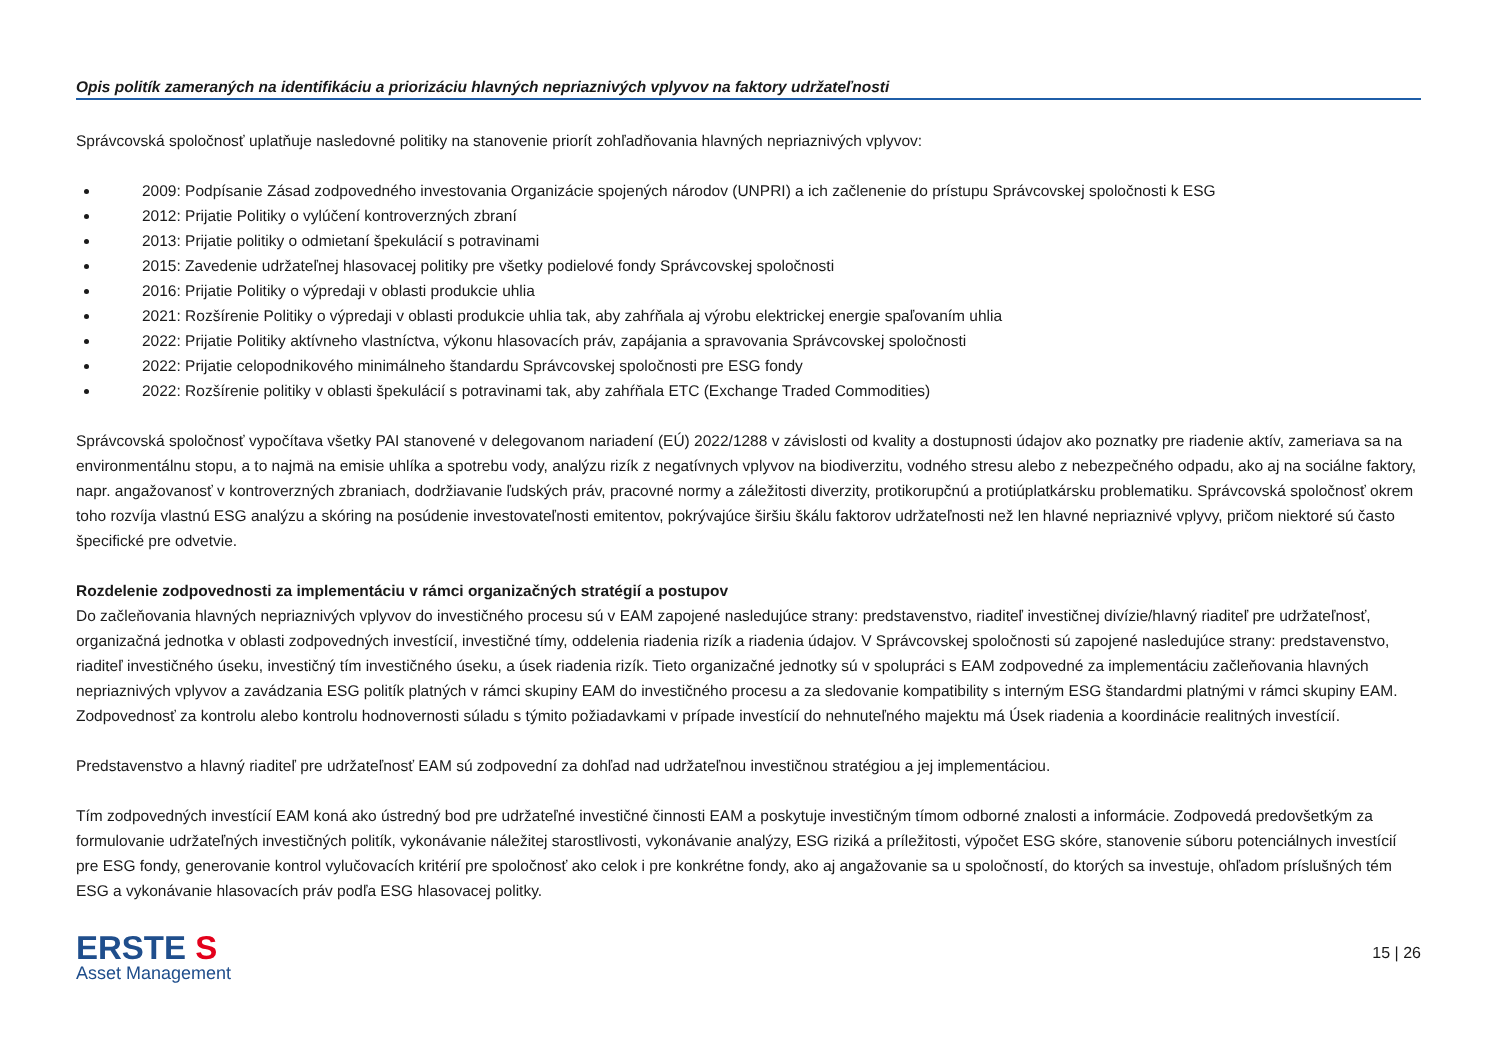Opis politík zameraných na identifikáciu a priorizáciu hlavných nepriaznivých vplyvov na faktory udržateľnosti
Správcovská spoločnosť uplatňuje nasledovné politiky na stanovenie priorít zohľadňovania hlavných nepriaznivých vplyvov:
2009: Podpísanie Zásad zodpovedného investovania Organizácie spojených národov (UNPRI) a ich začlenenie do prístupu Správcovskej spoločnosti k ESG
2012: Prijatie Politiky o vylúčení kontroverzných zbraní
2013: Prijatie politiky o odmietaní špekulácií s potravinami
2015: Zavedenie udržateľnej hlasovacej politiky pre všetky podielové fondy Správcovskej spoločnosti
2016: Prijatie Politiky o výpredaji v oblasti produkcie uhlia
2021: Rozšírenie Politiky o výpredaji v oblasti produkcie uhlia tak, aby zahŕňala aj výrobu elektrickej energie spaľovaním uhlia
2022: Prijatie Politiky aktívneho vlastníctva, výkonu hlasovacích práv, zapájania a spravovania Správcovskej spoločnosti
2022: Prijatie celopodnikového minimálneho štandardu Správcovskej spoločnosti pre ESG fondy
2022: Rozšírenie politiky v oblasti špekulácií s potravinami tak, aby zahŕňala ETC (Exchange Traded Commodities)
Správcovská spoločnosť vypočítava všetky PAI stanovené v delegovanom nariadení (EÚ) 2022/1288 v závislosti od kvality a dostupnosti údajov ako poznatky pre riadenie aktív, zameriava sa na environmentálnu stopu, a to najmä na emisie uhlíka a spotrebu vody, analýzu rizík z negatívnych vplyvov na biodiverzitu, vodného stresu alebo z nebezpečného odpadu, ako aj na sociálne faktory, napr. angažovanosť v kontroverzných zbraniach, dodržiavanie ľudských práv, pracovné normy a záležitosti diverzity, protikorupčnú a protiúplatkársku problematiku. Správcovská spoločnosť okrem toho rozvíja vlastnú ESG analýzu a skóring na posúdenie investovateľnosti emitentov, pokrývajúce širšiu škálu faktorov udržateľnosti než len hlavné nepriaznivé vplyvy, pričom niektoré sú často špecifické pre odvetvie.
Rozdelenie zodpovednosti za implementáciu v rámci organizačných stratégií a postupov
Do začleňovania hlavných nepriaznivých vplyvov do investičného procesu sú v EAM zapojené nasledujúce strany: predstavenstvo, riaditeľ investičnej divízie/hlavný riaditeľ pre udržateľnosť, organizačná jednotka v oblasti zodpovedných investícií, investičné tímy, oddelenia riadenia rizík a riadenia údajov. V Správcovskej spoločnosti sú zapojené nasledujúce strany: predstavenstvo, riaditeľ investičného úseku, investičný tím investičného úseku, a úsek riadenia rizík. Tieto organizačné jednotky sú v spolupráci s EAM zodpovedné za implementáciu začleňovania hlavných nepriaznivých vplyvov a zavádzania ESG politík platných v rámci skupiny EAM do investičného procesu a za sledovanie kompatibility s interným ESG štandardmi platnými v rámci skupiny EAM. Zodpovednosť za kontrolu alebo kontrolu hodnovernosti súladu s týmito požiadavkami v prípade investícií do nehnuteľného majektu má Úsek riadenia a koordinácie realitných investícií.
Predstavenstvo a hlavný riaditeľ pre udržateľnosť EAM sú zodpovední za dohľad nad udržateľnou investičnou stratégiou a jej implementáciou.
Tím zodpovedných investícií EAM koná ako ústredný bod pre udržateľné investičné činnosti EAM a poskytuje investičným tímom odborné znalosti a informácie. Zodpovedá predovšetkým za formulovanie udržateľných investičných politík, vykonávanie náležitej starostlivosti, vykonávanie analýzy, ESG riziká a príležitosti, výpočet ESG skóre, stanovenie súboru potenciálnych investícií pre ESG fondy, generovanie kontrol vylučovacích kritérií pre spoločnosť ako celok i pre konkrétne fondy, ako aj angažovanie sa u spoločností, do ktorých sa investuje, ohľadom príslušných tém ESG a vykonávanie hlasovacích práv podľa ESG hlasovacej politky.
ERSTE S
Asset Management
15 | 26